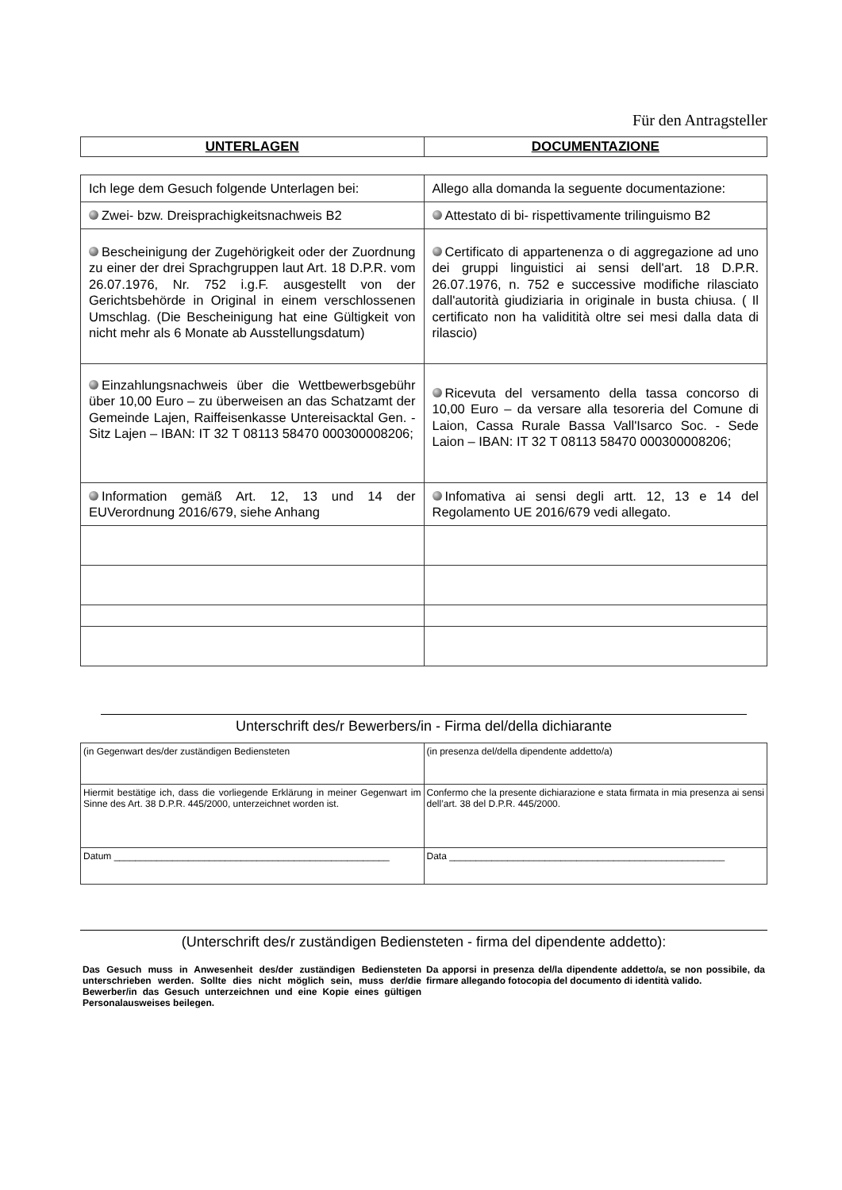Für den Antragsteller
| UNTERLAGEN | DOCUMENTAZIONE |
| --- | --- |
| Ich lege dem Gesuch folgende Unterlagen bei: | Allego alla domanda la seguente documentazione: |
| Zwei- bzw. Dreisprachigkeitsnachweis B2 | Attestato di bi- rispettivamente trilinguismo B2 |
| Bescheinigung der Zugehörigkeit oder der Zuordnung zu einer der drei Sprachgruppen laut Art. 18 D.P.R. vom 26.07.1976, Nr. 752 i.g.F. ausgestellt von der Gerichtsbehörde in Original in einem verschlossenen Umschlag. (Die Bescheinigung hat eine Gültigkeit von nicht mehr als 6 Monate ab Ausstellungsdatum) | Certificato di appartenenza o di aggregazione ad uno dei gruppi linguistici ai sensi dell'art. 18 D.P.R. 26.07.1976, n. 752 e successive modifiche rilasciato dall'autorità giudiziaria in originale in busta chiusa. ( Il certificato non ha validitità oltre sei mesi dalla data di rilascio) |
| Einzahlungsnachweis über die Wettbewerbsgebühr über 10,00 Euro – zu überweisen an das Schatzamt der Gemeinde Lajen, Raiffeisenkasse Untereisacktal Gen. - Sitz Lajen – IBAN: IT 32 T 08113 58470 000300008206; | Ricevuta del versamento della tassa concorso di 10,00 Euro – da versare alla tesoreria del Comune di Laion, Cassa Rurale Bassa Vall'Isarco Soc. - Sede Laion – IBAN: IT 32 T 08113 58470 000300008206; |
| Information gemäß Art. 12, 13 und 14 der EUVerordnung 2016/679, siehe Anhang | Infomativa ai sensi degli artt. 12, 13 e 14 del Regolamento UE 2016/679 vedi allegato. |
Unterschrift des/r Bewerbers/in - Firma del/della dichiarante
| (in Gegenwart des/der zuständigen Bediensteten | (in presenza del/della dipendente addetto/a) |
| Hiermit bestätige ich, dass die vorliegende Erklärung in meiner Gegenwart im Sinne des Art. 38 D.P.R. 445/2000, unterzeichnet worden ist. | Confermo che la presente dichiarazione e stata firmata in mia presenza ai sensi dell’art. 38 del D.P.R. 445/2000. |
| Datum ____________________________________________________ | Data ____________________________________________________ |
(Unterschrift des/r zuständigen Bediensteten - firma del dipendente addetto):
Das Gesuch muss in Anwesenheit des/der zuständigen Bediensteten unterschrieben werden. Sollte dies nicht möglich sein, muss der/die Bewerber/in das Gesuch unterzeichnen und eine Kopie eines gültigen Personalausweises beilegen.
Da apporsi in presenza del/la dipendente addetto/a, se non possibile, da firmare allegando fotocopia del documento di identità valido.